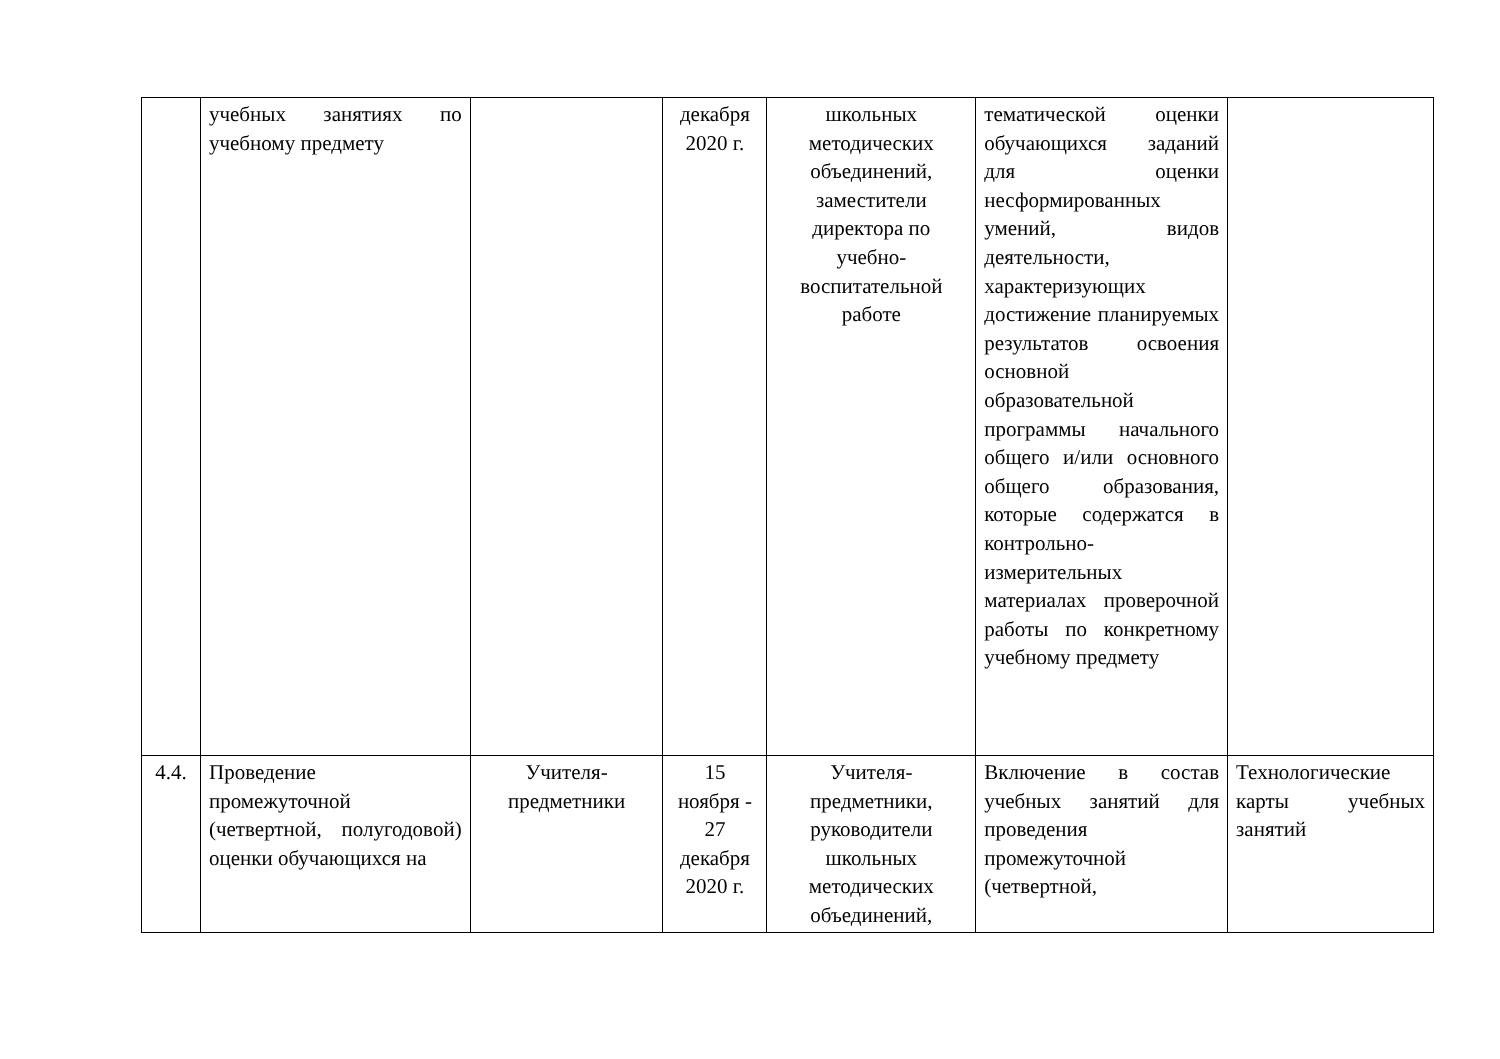| | учебных занятиях по учебному предмету | | декабря 2020 г. | школьных методических объединений, заместители директора по учебно-воспитательной работе | тематической оценки обучающихся заданий для оценки несформированных умений, видов деятельности, характеризующих достижение планируемых результатов освоения основной образовательной программы начального общего и/или основного общего образования, которые содержатся в контрольно-измерительных материалах проверочной работы по конкретному учебному предмету | |
| 4.4. | Проведение промежуточной (четвертной, полугодовой) оценки обучающихся на | Учителя-предметники | 15 ноября - 27 декабря 2020 г. | Учителя-предметники, руководители школьных методических объединений, | Включение в состав учебных занятий для проведения промежуточной (четвертной, | Технологические карты учебных занятий |